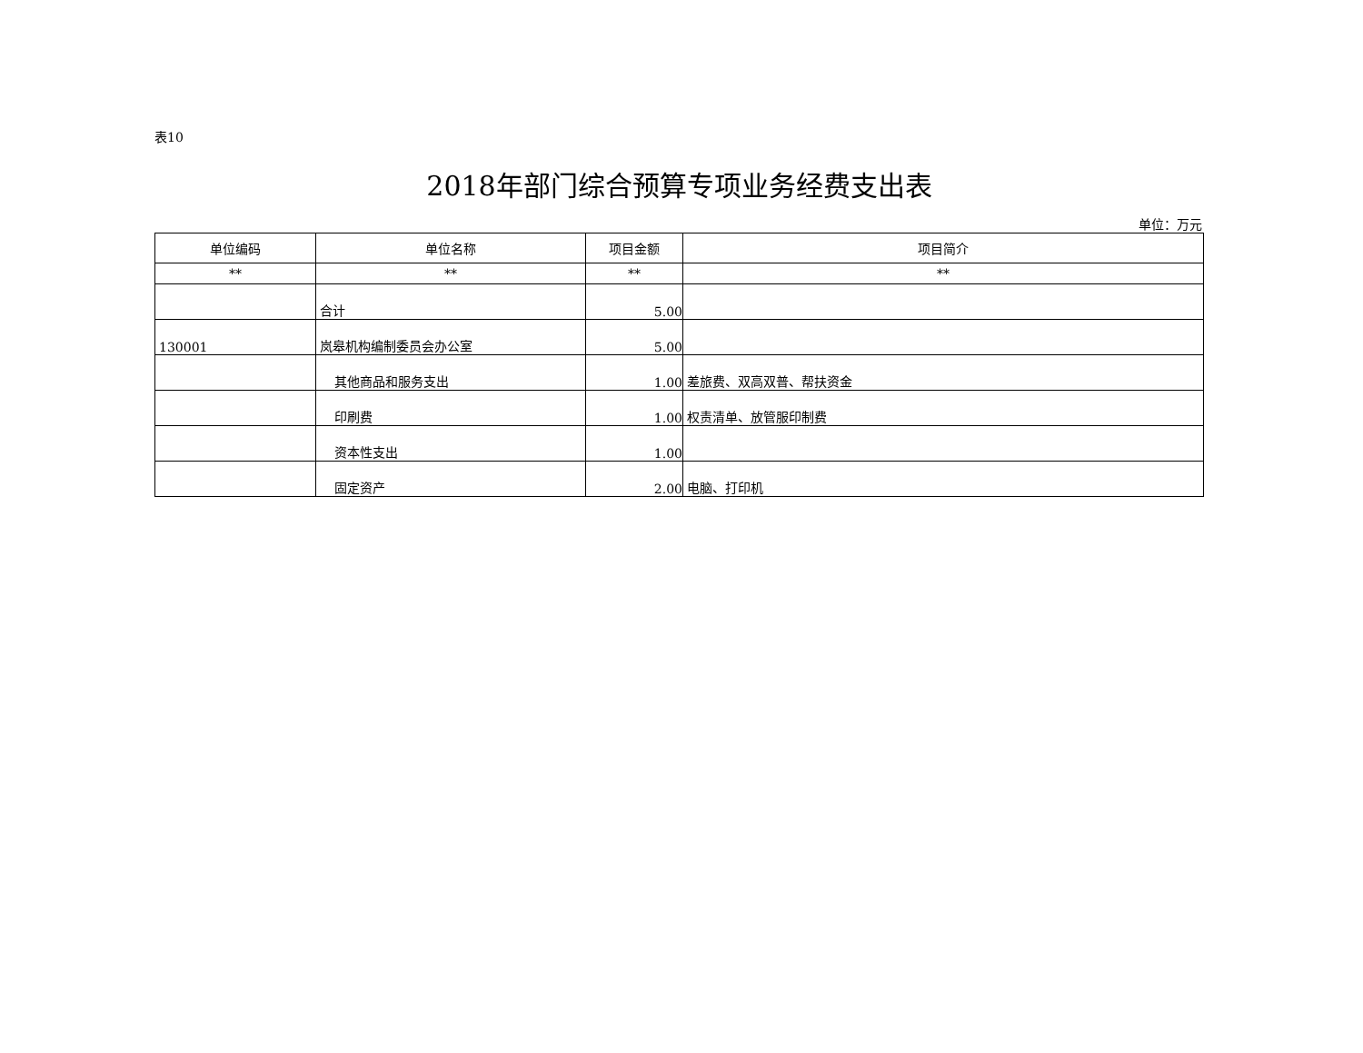表10
2018年部门综合预算专项业务经费支出表
单位：万元
| 单位编码 | 单位名称 | 项目金额 | 项目简介 |
| --- | --- | --- | --- |
| ** | ** | ** | ** |
| | 合计 | 5.00 | |
| 130001 | 岚皋机构编制委员会办公室 | 5.00 | |
| | 其他商品和服务支出 | 1.00 | 差旅费、双高双普、帮扶资金 |
| | 印刷费 | 1.00 | 权责清单、放管服印制费 |
| | 资本性支出 | 1.00 | |
| | 固定资产 | 2.00 | 电脑、打印机 |